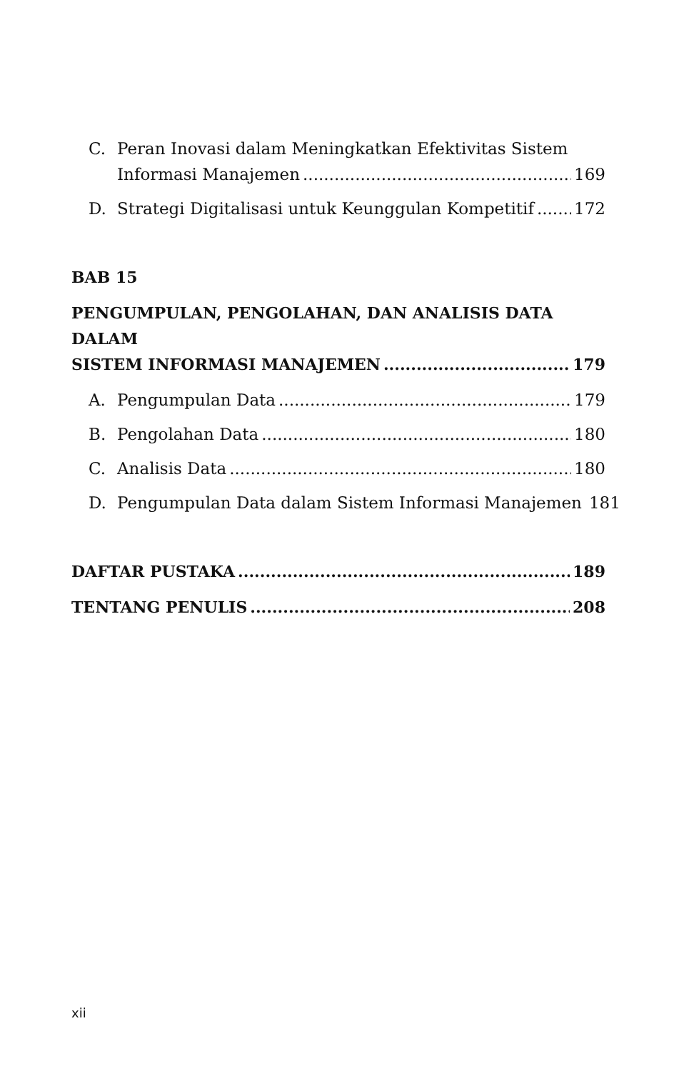C. Peran Inovasi dalam Meningkatkan Efektivitas Sistem
Informasi Manajemen 169
D. Strategi Digitalisasi untuk Keunggulan Kompetitif 172
BAB 15
PENGUMPULAN, PENGOLAHAN, DAN ANALISIS DATA DALAM
SISTEM INFORMASI MANAJEMEN 179
A. Pengumpulan Data 179
B. Pengolahan Data 180
C. Analisis Data 180
D. Pengumpulan Data dalam Sistem Informasi Manajemen 181
DAFTAR PUSTAKA 189
TENTANG PENULIS 208
xii